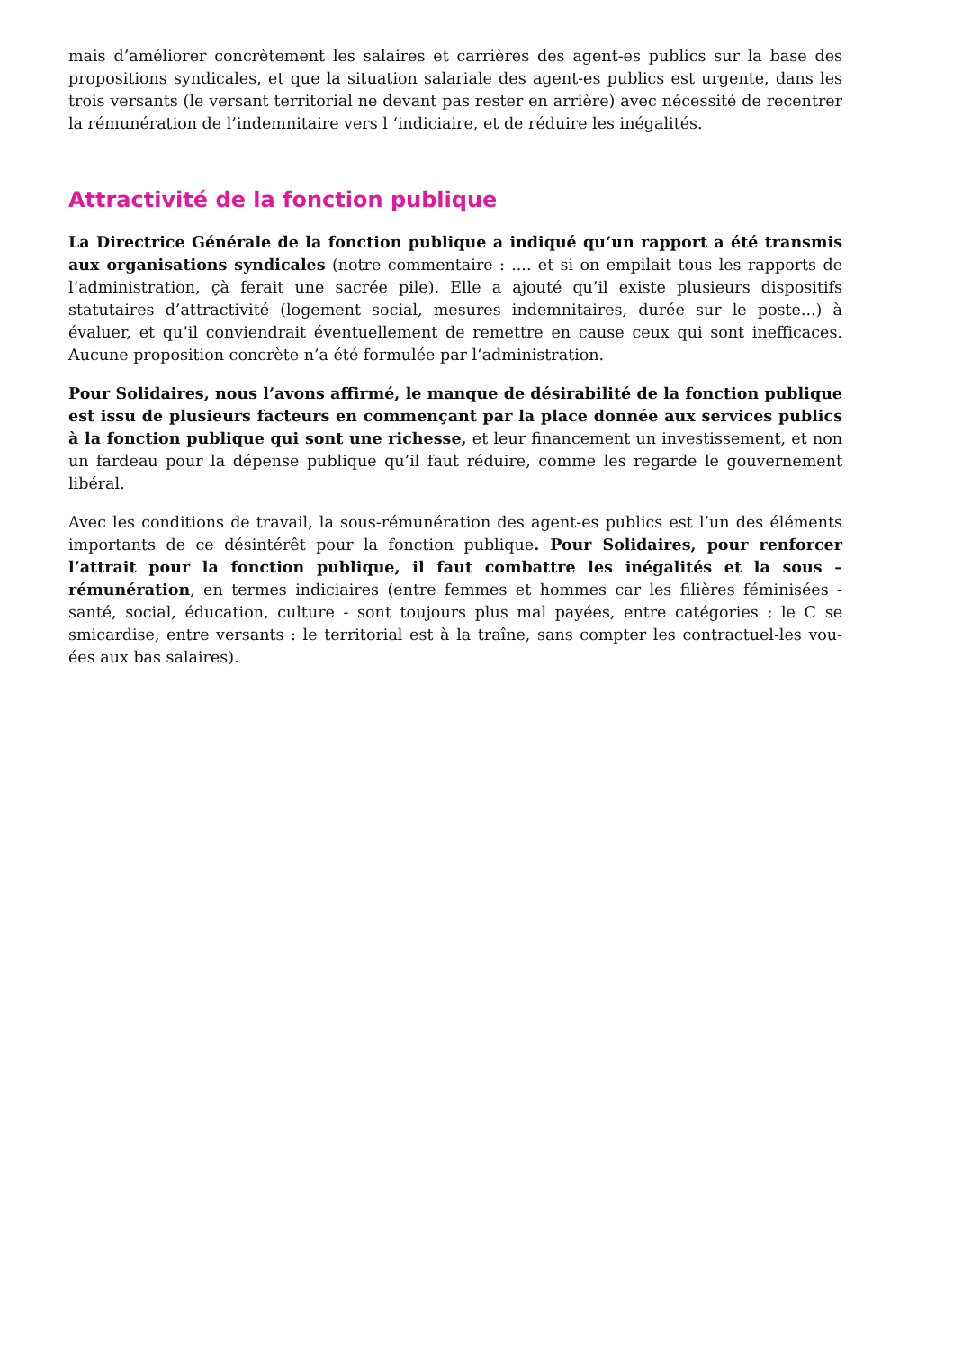mais d’améliorer concrètement les salaires et carrières des agent-es publics sur la base des propositions syndicales, et que la situation salariale des agent-es publics est urgente, dans les trois versants (le versant territorial ne devant pas rester en arrière) avec nécessité de recentrer la rémunération de l’indemnitaire vers l ‘indiciaire, et de réduire les inégalités.
Attractivité de la fonction publique
La Directrice Générale de la fonction publique a indiqué qu‘un rapport a été transmis aux organisations syndicales (notre commentaire : .... et si on empilait tous les rapports de l’administration, çà ferait une sacrée pile). Elle a ajouté qu’il existe plusieurs dispositifs statutaires d’attractivité (logement social, mesures indemnitaires, durée sur le poste...) à évaluer, et qu’il conviendrait éventuellement de remettre en cause ceux qui sont inefficaces. Aucune proposition concrète n’a été formulée par l‘administration.
Pour Solidaires, nous l’avons affirmé, le manque de désirabilité de la fonction publique est issu de plusieurs facteurs en commençant par la place donnée aux services publics à la fonction publique qui sont une richesse, et leur financement un investissement, et non un fardeau pour la dépense publique qu’il faut réduire, comme les regarde le gouvernement libéral.
Avec les conditions de travail, la sous-rémunération des agent-es publics est l’un des éléments importants de ce désintérêt pour la fonction publique. Pour Solidaires, pour renforcer l’attrait pour la fonction publique, il faut combattre les inégalités et la sous – rémunération, en termes indiciaires (entre femmes et hommes car les filières féminisées - santé, social, éducation, culture - sont toujours plus mal payées, entre catégories : le C se smicardise, entre versants : le territorial est à la traîne, sans compter les contractuel-les vou-ées aux bas salaires).